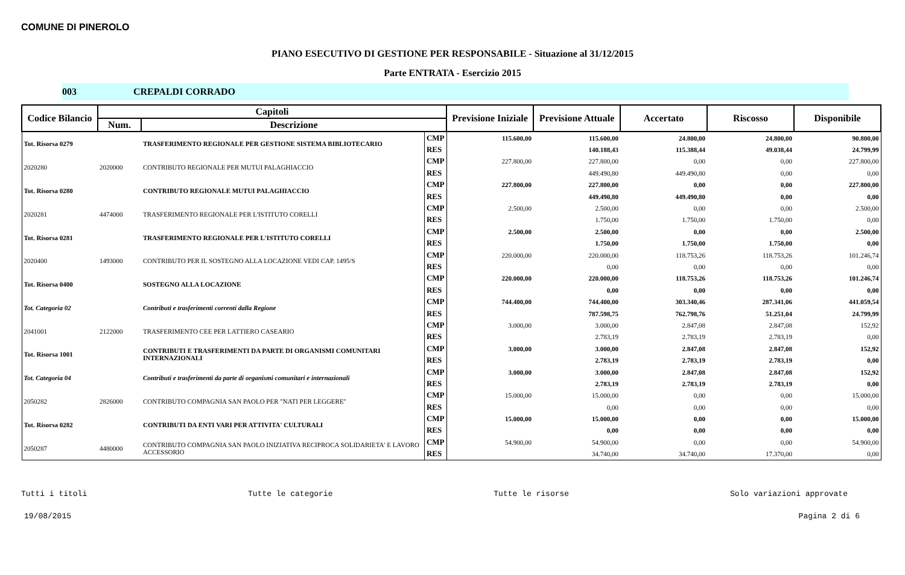COMUNE DI PINEROLO
PIANO ESECUTIVO DI GESTIONE PER RESPONSABILE - Situazione al 31/12/2015
Parte ENTRATA - Esercizio 2015
003 CREPALDI CORRADO
| Codice Bilancio | Capitoli | | | Previsione Iniziale | Previsione Attuale | Accertato | Riscosso | Disponibile |
| --- | --- | --- | --- | --- | --- | --- | --- | --- |
| | Num. | Descrizione | | | | | | |
| Tot. Risorsa 0279 | | TRASFERIMENTO REGIONALE PER GESTIONE SISTEMA BIBLIOTECARIO | CMP | 115.600,00 | 115.600,00 | 24.800,00 | 24.800,00 | 90.800,00 |
| | | | RES | | 140.188,43 | 115.388,44 | 49.038,44 | 24.799,99 |
| 2020280 | 2020000 | CONTRIBUTO REGIONALE PER MUTUI PALAGHIACCIO | CMP | 227.800,00 | 227.800,00 | 0,00 | 0,00 | 227.800,00 |
| | | | RES | | 449.490,80 | 449.490,80 | 0,00 | 0,00 |
| Tot. Risorsa 0280 | | CONTRIBUTO REGIONALE MUTUI PALAGHIACCIO | CMP | 227.800,00 | 227.800,00 | 0,00 | 0,00 | 227.800,00 |
| | | | RES | | 449.490,80 | 449.490,80 | 0,00 | 0,00 |
| 2020281 | 4474000 | TRASFERIMENTO REGIONALE PER L'ISTITUTO CORELLI | CMP | 2.500,00 | 2.500,00 | 0,00 | 0,00 | 2.500,00 |
| | | | RES | | 1.750,00 | 1.750,00 | 1.750,00 | 0,00 |
| Tot. Risorsa 0281 | | TRASFERIMENTO REGIONALE PER L'ISTITUTO CORELLI | CMP | 2.500,00 | 2.500,00 | 0,00 | 0,00 | 2.500,00 |
| | | | RES | | 1.750,00 | 1.750,00 | 1.750,00 | 0,00 |
| 2020400 | 1493000 | CONTRIBUTO PER IL SOSTEGNO ALLA LOCAZIONE VEDI CAP. 1495/S | CMP | 220.000,00 | 220.000,00 | 118.753,26 | 118.753,26 | 101.246,74 |
| | | | RES | | 0,00 | 0,00 | 0,00 | 0,00 |
| Tot. Risorsa 0400 | | SOSTEGNO ALLA LOCAZIONE | CMP | 220.000,00 | 220.000,00 | 118.753,26 | 118.753,26 | 101.246,74 |
| | | | RES | | 0,00 | 0,00 | 0,00 | 0,00 |
| Tot. Categoria 02 | | Contributi e trasferimenti correnti dalla Regione | CMP | 744.400,00 | 744.400,00 | 303.340,46 | 287.341,06 | 441.059,54 |
| | | | RES | | 787.598,75 | 762.798,76 | 51.251,04 | 24.799,99 |
| 2041001 | 2122000 | TRASFERIMENTO CEE PER LATTIERO CASEARIO | CMP | 3.000,00 | 3.000,00 | 2.847,08 | 2.847,08 | 152,92 |
| | | | RES | | 2.783,19 | 2.783,19 | 2.783,19 | 0,00 |
| Tot. Risorsa 1001 | | CONTRIBUTI E TRASFERIMENTI DA PARTE DI ORGANISMI COMUNITARI INTERNAZIONALI | CMP | 3.000,00 | 3.000,00 | 2.847,08 | 2.847,08 | 152,92 |
| | | | RES | | 2.783,19 | 2.783,19 | 2.783,19 | 0,00 |
| Tot. Categoria 04 | | Contributi e trasferimenti da parte di organismi comunitari e internazionali | CMP | 3.000,00 | 3.000,00 | 2.847,08 | 2.847,08 | 152,92 |
| | | | RES | | 2.783,19 | 2.783,19 | 2.783,19 | 0,00 |
| 2050282 | 2826000 | CONTRIBUTO COMPAGNIA SAN PAOLO PER "NATI PER LEGGERE" | CMP | 15.000,00 | 15.000,00 | 0,00 | 0,00 | 15.000,00 |
| | | | RES | | 0,00 | 0,00 | 0,00 | 0,00 |
| Tot. Risorsa 0282 | | CONTRIBUTI DA ENTI VARI PER ATTIVITA' CULTURALI | CMP | 15.000,00 | 15.000,00 | 0,00 | 0,00 | 15.000,00 |
| | | | RES | | 0,00 | 0,00 | 0,00 | 0,00 |
| 2050287 | 4480000 | CONTRIBUTO COMPAGNIA SAN PAOLO INIZIATIVA RECIPROCA SOLIDARIETA' E LAVORO ACCESSORIO | CMP | 54.900,00 | 54.900,00 | 0,00 | 0,00 | 54.900,00 |
| | | | RES | | 34.740,00 | 34.740,00 | 17.370,00 | 0,00 |
Tutti i titoli Tutte le categorie Tutte le risorse Solo variazioni approvate
19/08/2015 Pagina 2 di 6